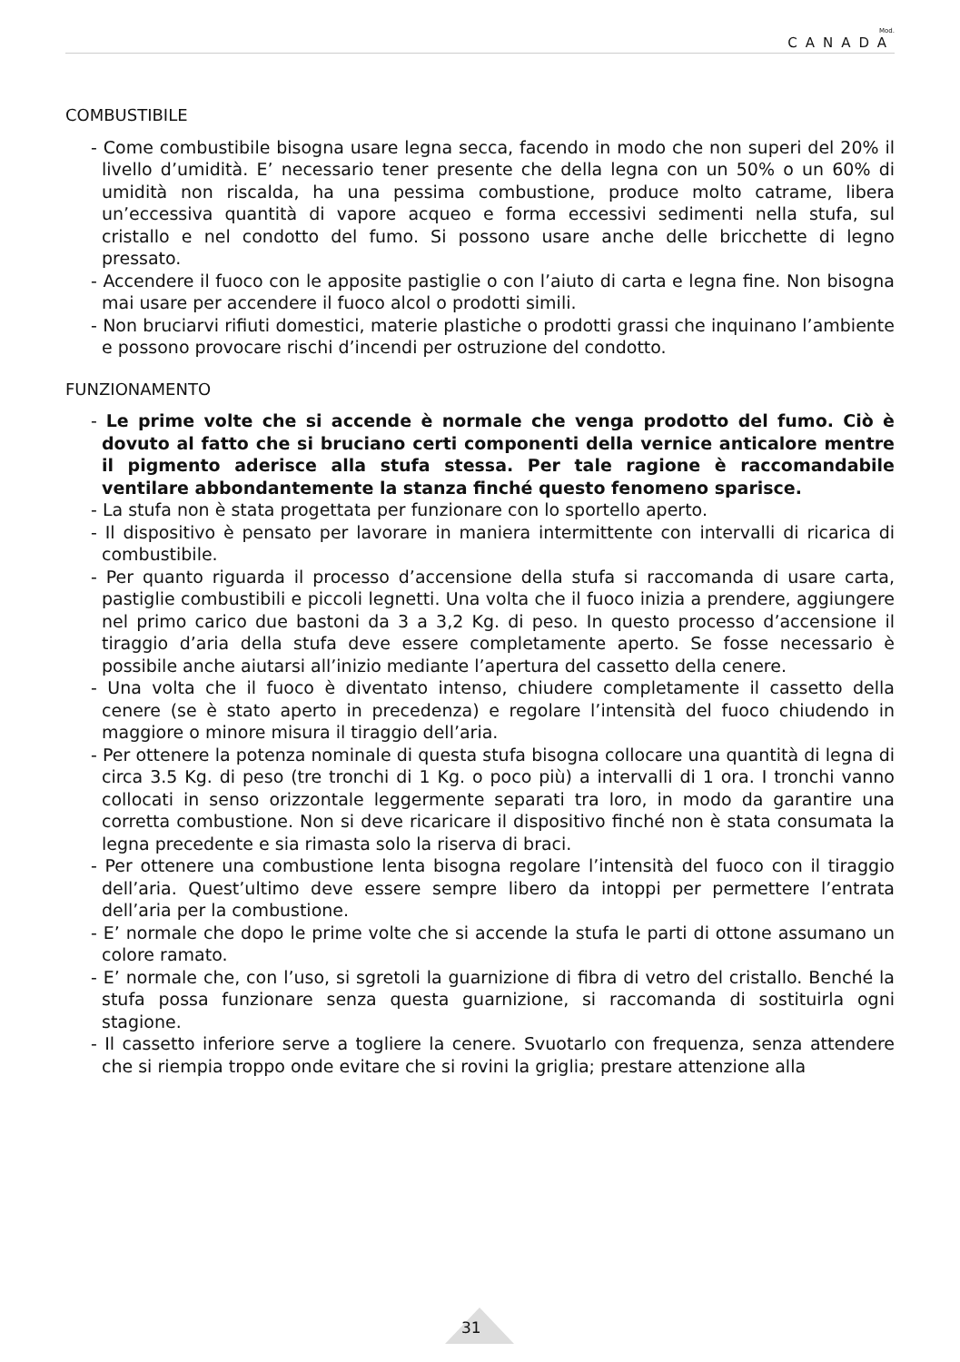Mod.
CANADA
COMBUSTIBILE
- Come combustibile bisogna usare legna secca, facendo in modo che non superi del 20% il livello d’umidità. E’ necessario tener presente che della legna con un 50% o un 60% di umidità non riscalda, ha una pessima combustione, produce molto catrame, libera un’eccessiva quantità di vapore acqueo e forma eccessivi sedimenti nella stufa, sul cristallo e nel condotto del fumo. Si possono usare anche delle bricchette di legno pressato.
- Accendere il fuoco con le apposite pastiglie o con l’aiuto di carta e legna fine. Non bisogna mai usare per accendere il fuoco alcol o prodotti simili.
- Non bruciarvi rifiuti domestici, materie plastiche o prodotti grassi che inquinano l’ambiente e possono provocare rischi d’incendi per ostruzione del condotto.
FUNZIONAMENTO
- Le prime volte che si accende è normale che venga prodotto del fumo. Ciò è dovuto al fatto che si bruciano certi componenti della vernice anticalore mentre il pigmento aderisce alla stufa stessa. Per tale ragione è raccomandabile ventilare abbondantemente la stanza finché questo fenomeno sparisce.
- La stufa non è stata progettata per funzionare con lo sportello aperto.
- Il dispositivo è pensato per lavorare in maniera intermittente con intervalli di ricarica di combustibile.
- Per quanto riguarda il processo d’accensione della stufa si raccomanda di usare carta, pastiglie combustibili e piccoli legnetti. Una volta che il fuoco inizia a prendere, aggiungere nel primo carico due bastoni da 3 a 3,2 Kg. di peso. In questo processo d’accensione il tiraggio d’aria della stufa deve essere completamente aperto. Se fosse necessario è possibile anche aiutarsi all’inizio mediante l’apertura del cassetto della cenere.
- Una volta che il fuoco è diventato intenso, chiudere completamente il cassetto della cenere (se è stato aperto in precedenza) e regolare l’intensità del fuoco chiudendo in maggiore o minore misura il tiraggio dell’aria.
- Per ottenere la potenza nominale di questa stufa bisogna collocare una quantità di legna di circa 3.5 Kg. di peso (tre tronchi di 1 Kg. o poco più) a intervalli di 1 ora. I tronchi vanno collocati in senso orizzontale leggermente separati tra loro, in modo da garantire una corretta combustione. Non si deve ricaricare il dispositivo finché non è stata consumata la legna precedente e sia rimasta solo la riserva di braci.
- Per ottenere una combustione lenta bisogna regolare l’intensità del fuoco con il tiraggio dell’aria. Quest’ultimo deve essere sempre libero da intoppi per permettere l’entrata dell’aria per la combustione.
- E’ normale che dopo le prime volte che si accende la stufa le parti di ottone assumano un colore ramato.
- E’ normale che, con l’uso, si sgretoli la guarnizione di fibra di vetro del cristallo. Benché la stufa possa funzionare senza questa guarnizione, si raccomanda di sostituirla ogni stagione.
- Il cassetto inferiore serve a togliere la cenere. Svuotarlo con frequenza, senza attendere che si riempia troppo onde evitare che si rovini la griglia; prestare attenzione alla
31